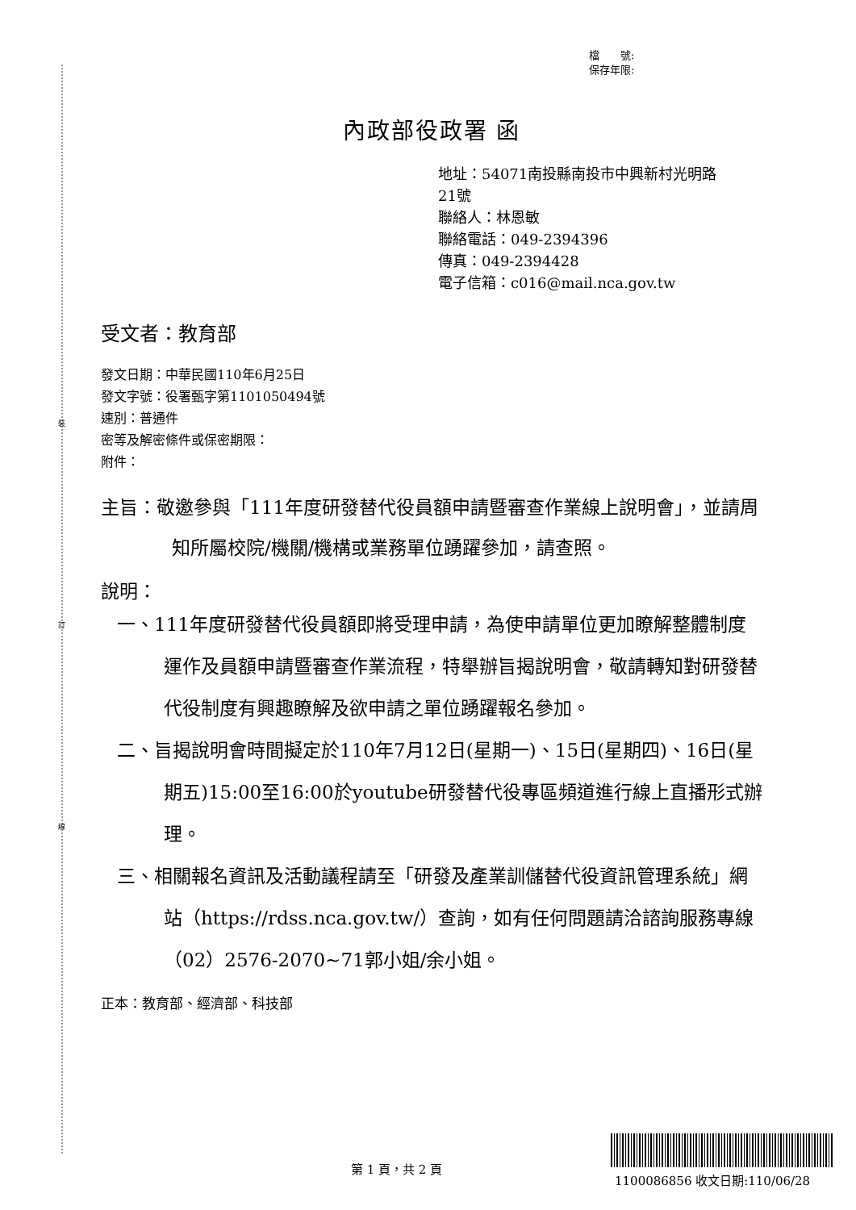裝
訂
線
檔　　號:
保存年限:
內政部役政署 函
地址：54071南投縣南投市中興新村光明路
21號
聯絡人：林恩敏
聯絡電話：049-2394396
傳真：049-2394428
電子信箱：c016@mail.nca.gov.tw
受文者：教育部
發文日期：中華民國110年6月25日
發文字號：役署甄字第1101050494號
速別：普通件
密等及解密條件或保密期限：
附件：
主旨：敬邀參與「111年度研發替代役員額申請暨審查作業線上說明會」，並請周知所屬校院/機關/機構或業務單位踴躍參加，請查照。
說明：
一、111年度研發替代役員額即將受理申請，為使申請單位更加瞭解整體制度運作及員額申請暨審查作業流程，特舉辦旨揭說明會，敬請轉知對研發替代役制度有興趣瞭解及欲申請之單位踴躍報名參加。
二、旨揭說明會時間擬定於110年7月12日(星期一)、15日(星期四)、16日(星期五)15:00至16:00於youtube研發替代役專區頻道進行線上直播形式辦理。
三、相關報名資訊及活動議程請至「研發及產業訓儲替代役資訊管理系統」網站（https://rdss.nca.gov.tw/）查詢，如有任何問題請洽諮詢服務專線（02）2576-2070~71郭小姐/余小姐。
正本：教育部、經濟部、科技部
第 1 頁，共 2 頁
1100086856 收文日期:110/06/28